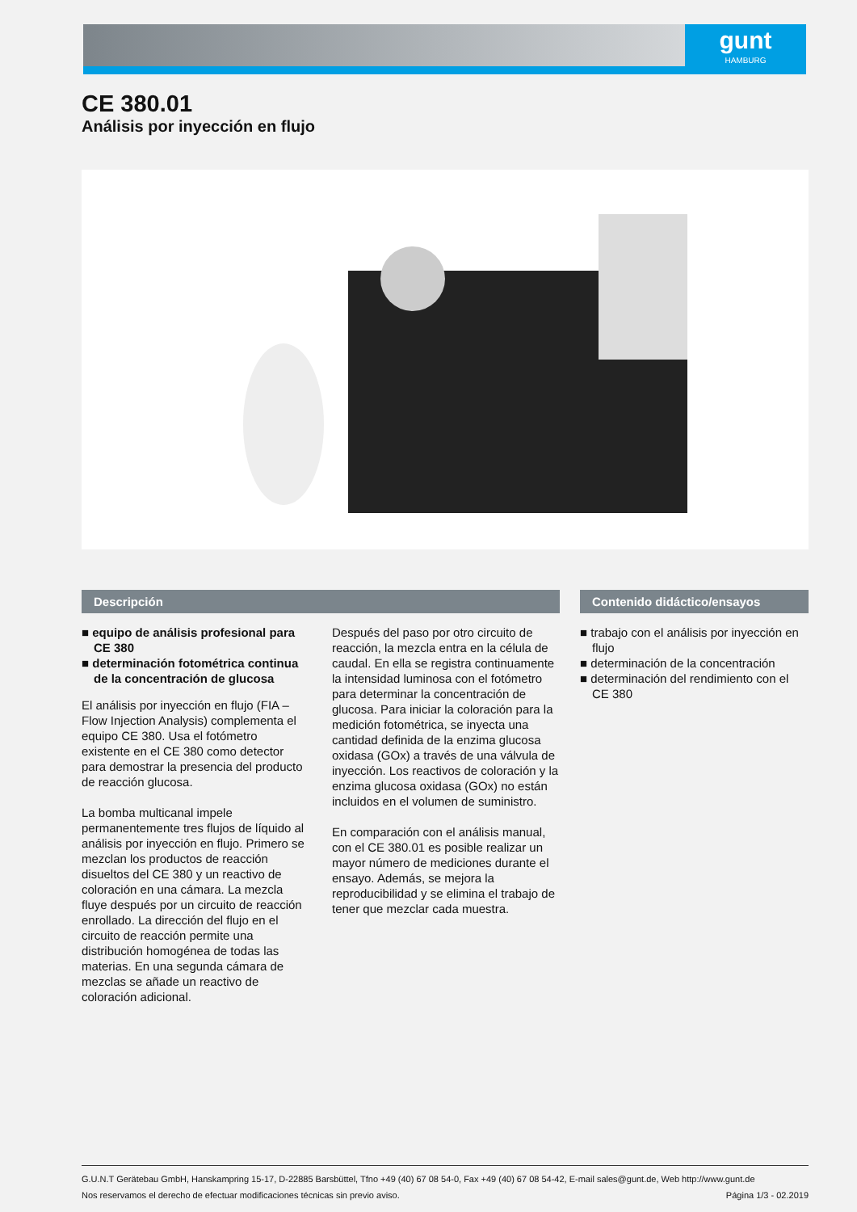gunt
HAMBURG
CE 380.01
Análisis por inyección en flujo
Descripción
■ equipo de análisis profesional para CE 380
■ determinación fotométrica continua de la concentración de glucosa
El análisis por inyección en flujo (FIA – Flow Injection Analysis) complementa el equipo CE 380. Usa el fotómetro existente en el CE 380 como detector para demostrar la presencia del producto de reacción glucosa.
La bomba multicanal impele permanentemente tres flujos de líquido al análisis por inyección en flujo. Primero se mezclan los productos de reacción disueltos del CE 380 y un reactivo de coloración en una cámara. La mezcla fluye después por un circuito de reacción enrollado. La dirección del flujo en el circuito de reacción permite una distribución homogénea de todas las materias. En una segunda cámara de mezclas se añade un reactivo de coloración adicional.
Después del paso por otro circuito de reacción, la mezcla entra en la célula de caudal. En ella se registra continuamente la intensidad luminosa con el fotómetro para determinar la concentración de glucosa. Para iniciar la coloración para la medición fotométrica, se inyecta una cantidad definida de la enzima glucosa oxidasa (GOx) a través de una válvula de inyección. Los reactivos de coloración y la enzima glucosa oxidasa (GOx) no están incluidos en el volumen de suministro.
En comparación con el análisis manual, con el CE 380.01 es posible realizar un mayor número de mediciones durante el ensayo. Además, se mejora la reproducibilidad y se elimina el trabajo de tener que mezclar cada muestra.
Contenido didáctico/ensayos
■ trabajo con el análisis por inyección en flujo
■ determinación de la concentración
■ determinación del rendimiento con el CE 380
G.U.N.T Gerätebau GmbH, Hanskampring 15-17, D-22885 Barsbüttel, Tfno +49 (40) 67 08 54-0, Fax +49 (40) 67 08 54-42, E-mail sales@gunt.de, Web http://www.gunt.de
Nos reservamos el derecho de efectuar modificaciones técnicas sin previo aviso. Página 1/3 - 02.2019